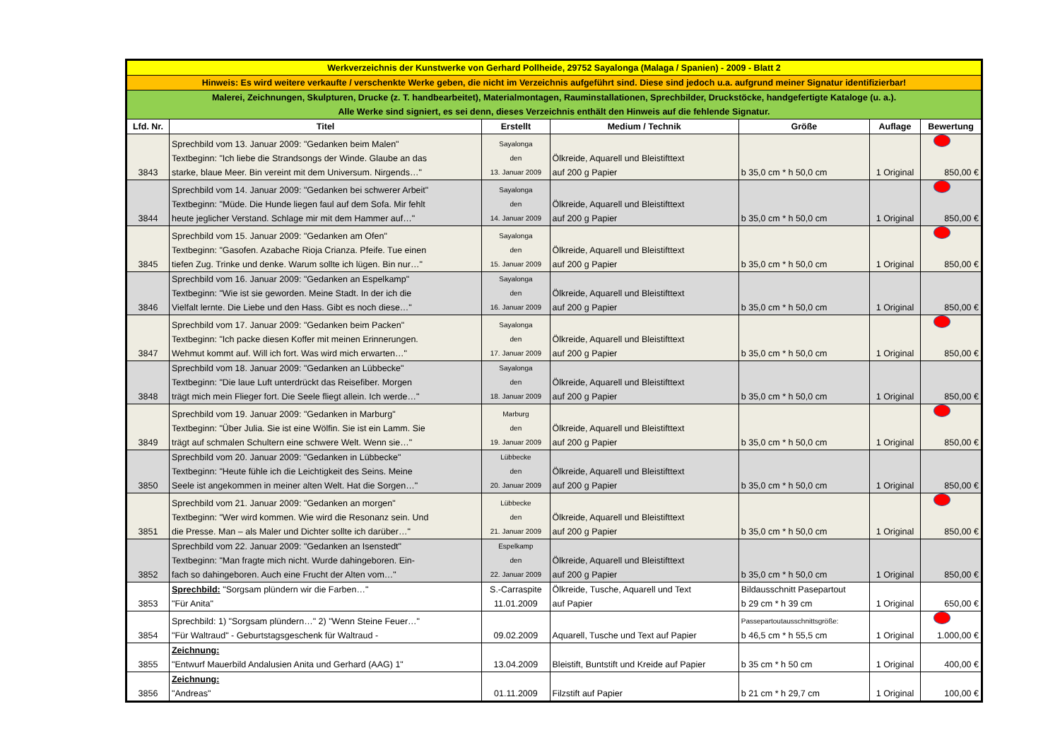| Werkverzeichnis der Kunstwerke von Gerhard Pollheide, 29752 Sayalonga (Malaga / Spanien) - 2009 - Blatt 2 | | | | | | |
| Hinweis: Es wird weitere verkaufte / verschenkte Werke geben, die nicht im Verzeichnis aufgeführt sind. Diese sind jedoch u.a. aufgrund meiner Signatur identifizierbar! | | | | | | |
| Malerei, Zeichnungen, Skulpturen, Drucke (z. T. handbearbeitet), Materialmontagen, Rauminstallationen, Sprechbilder, Druckstöcke, handgefertigte Kataloge (u. a.). Alle Werke sind signiert, es sei denn, dieses Verzeichnis enthält den Hinweis auf die fehlende Signatur. | | | | | | |
| Lfd. Nr. | Titel | Erstellt | Medium / Technik | Größe | Auflage | Bewertung |
| 3843 | Sprechbild vom 13. Januar 2009: "Gedanken beim Malen" Textbeginn: "Ich liebe die Strandsongs der Winde. Glaube an das starke, blaue Meer. Bin vereint mit dem Universum. Nirgends…" | Sayalonga den 13. Januar 2009 | Ölkreide, Aquarell und Bleistifttext auf 200 g Papier | b 35,0 cm * h 50,0 cm | 1 Original | 850,00 € |
| 3844 | Sprechbild vom 14. Januar 2009: "Gedanken bei schwerer Arbeit" Textbeginn: "Müde. Die Hunde liegen faul auf dem Sofa. Mir fehlt heute jeglicher Verstand. Schlage mir mit dem Hammer auf…" | Sayalonga den 14. Januar 2009 | Ölkreide, Aquarell und Bleistifttext auf 200 g Papier | b 35,0 cm * h 50,0 cm | 1 Original | 850,00 € |
| 3845 | Sprechbild vom 15. Januar 2009: "Gedanken am Ofen" Textbeginn: "Gasofen. Azabache Rioja Crianza. Pfeife. Tue einen tiefen Zug. Trinke und denke. Warum sollte ich lügen. Bin nur…" | Sayalonga den 15. Januar 2009 | Ölkreide, Aquarell und Bleistifttext auf 200 g Papier | b 35,0 cm * h 50,0 cm | 1 Original | 850,00 € |
| 3846 | Sprechbild vom 16. Januar 2009: "Gedanken an Espelkamp" Textbeginn: "Wie ist sie geworden. Meine Stadt. In der ich die Vielfalt lernte. Die Liebe und den Hass. Gibt es noch diese…" | Sayalonga den 16. Januar 2009 | Ölkreide, Aquarell und Bleistifttext auf 200 g Papier | b 35,0 cm * h 50,0 cm | 1 Original | 850,00 € |
| 3847 | Sprechbild vom 17. Januar 2009: "Gedanken beim Packen" Textbeginn: "Ich packe diesen Koffer mit meinen Erinnerungen. Wehmut kommt auf. Will ich fort. Was wird mich erwarten…" | Sayalonga den 17. Januar 2009 | Ölkreide, Aquarell und Bleistifttext auf 200 g Papier | b 35,0 cm * h 50,0 cm | 1 Original | 850,00 € |
| 3848 | Sprechbild vom 18. Januar 2009: "Gedanken an Lübbecke" Textbeginn: "Die laue Luft unterdrückt das Reisefiber. Morgen trägt mich mein Flieger fort. Die Seele fliegt allein. Ich werde…" | Sayalonga den 18. Januar 2009 | Ölkreide, Aquarell und Bleistifttext auf 200 g Papier | b 35,0 cm * h 50,0 cm | 1 Original | 850,00 € |
| 3849 | Sprechbild vom 19. Januar 2009: "Gedanken in Marburg" Textbeginn: "Über Julia. Sie ist eine Wölfin. Sie ist ein Lamm. Sie trägt auf schmalen Schultern eine schwere Welt. Wenn sie…" | Marburg den 19. Januar 2009 | Ölkreide, Aquarell und Bleistifttext auf 200 g Papier | b 35,0 cm * h 50,0 cm | 1 Original | 850,00 € |
| 3850 | Sprechbild vom 20. Januar 2009: "Gedanken in Lübbecke" Textbeginn: "Heute fühle ich die Leichtigkeit des Seins. Meine Seele ist angekommen in meiner alten Welt. Hat die Sorgen…" | Lübbecke den 20. Januar 2009 | Ölkreide, Aquarell und Bleistifttext auf 200 g Papier | b 35,0 cm * h 50,0 cm | 1 Original | 850,00 € |
| 3851 | Sprechbild vom 21. Januar 2009: "Gedanken an morgen" Textbeginn: "Wer wird kommen. Wie wird die Resonanz sein. Und die Presse. Man – als Maler und Dichter sollte ich darüber…" | Lübbecke den 21. Januar 2009 | Ölkreide, Aquarell und Bleistifttext auf 200 g Papier | b 35,0 cm * h 50,0 cm | 1 Original | 850,00 € |
| 3852 | Sprechbild vom 22. Januar 2009: "Gedanken an Isenstedt" Textbeginn: "Man fragte mich nicht. Wurde dahingeboren. Ein- fach so dahingeboren. Auch eine Frucht der Alten vom…" | Espelkamp den 22. Januar 2009 | Ölkreide, Aquarell und Bleistifttext auf 200 g Papier | b 35,0 cm * h 50,0 cm | 1 Original | 850,00 € |
| 3853 | Sprechbild: "Sorgsam plündern wir die Farben…" "Für Anita" | S.-Carraspite 11.01.2009 | Ölkreide, Tusche, Aquarell und Text auf Papier | Bildausschnitt Pasepartout b 29 cm * h 39 cm | 1 Original | 650,00 € |
| 3854 | Sprechbild: 1) "Sorgsam plündern…" 2) "Wenn Steine Feuer…" "Für Waltraud" - Geburtstagsgeschenk für Waltraud - | 09.02.2009 | Aquarell, Tusche und Text auf Papier | Passepartoutausschnittsgröße: b 46,5 cm * h 55,5 cm | 1 Original | 1.000,00 € |
| 3855 | Zeichnung: "Entwurf Mauerbild Andalusien Anita und Gerhard (AAG) 1" | 13.04.2009 | Bleistift, Buntstift und Kreide auf Papier | b 35 cm * h 50 cm | 1 Original | 400,00 € |
| 3856 | Zeichnung: "Andreas" | 01.11.2009 | Filzstift auf Papier | b 21 cm * h 29,7 cm | 1 Original | 100,00 € |